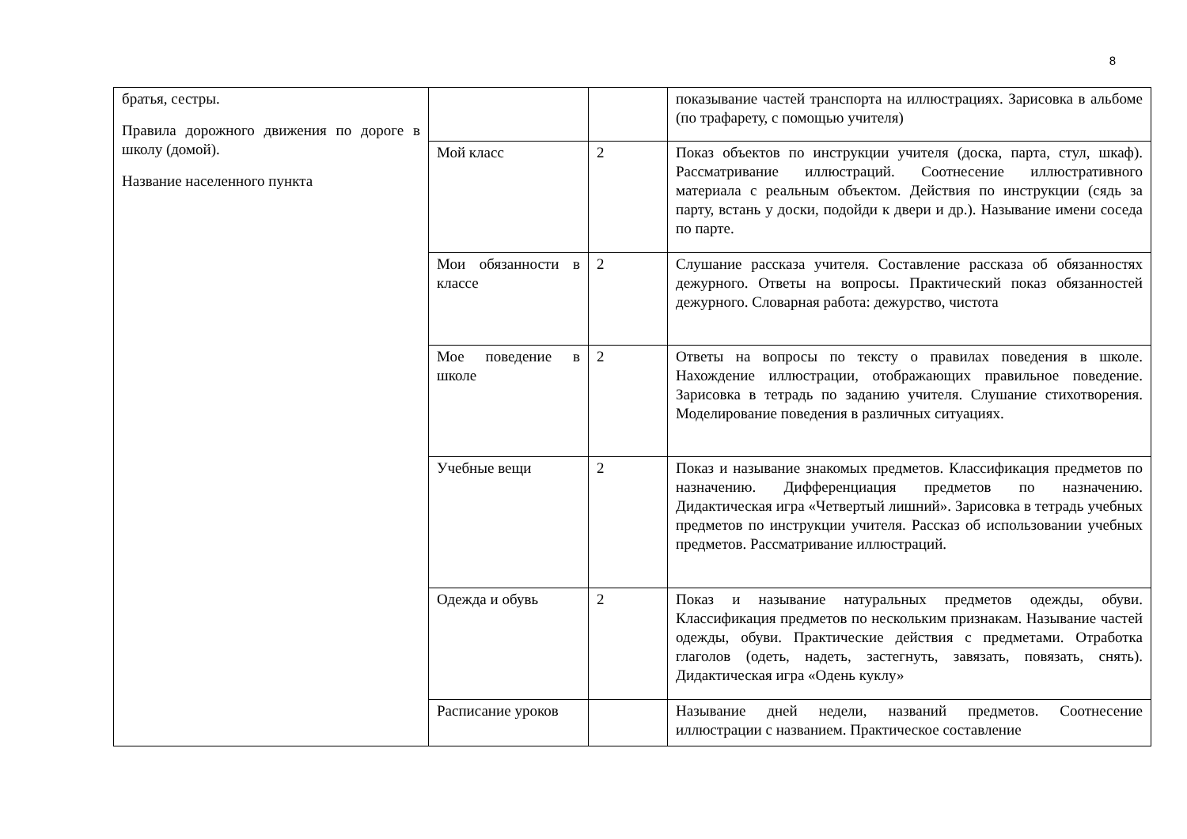8
| братья, сестры. Правила дорожного движения по дороге в школу (домой). Название населенного пункта | | | показывание частей транспорта на иллюстрациях. Зарисовка в альбоме (по трафарету, с помощью учителя) |
| | Мой класс | 2 | Показ объектов по инструкции учителя (доска, парта, стул, шкаф). Рассматривание иллюстраций. Соотнесение иллюстративного материала с реальным объектом. Действия по инструкции (сядь за парту, встань у доски, подойди к двери и др.). Называние имени соседа по парте. |
| | Мои обязанности в классе | 2 | Слушание рассказа учителя. Составление рассказа об обязанностях дежурного. Ответы на вопросы. Практический показ обязанностей дежурного. Словарная работа: дежурство, чистота |
| | Мое поведение в школе | 2 | Ответы на вопросы по тексту о правилах поведения в школе. Нахождение иллюстрации, отображающих правильное поведение. Зарисовка в тетрадь по заданию учителя. Слушание стихотворения. Моделирование поведения в различных ситуациях. |
| | Учебные вещи | 2 | Показ и называние знакомых предметов. Классификация предметов по назначению. Дифференциация предметов по назначению. Дидактическая игра «Четвертый лишний». Зарисовка в тетрадь учебных предметов по инструкции учителя. Рассказ об использовании учебных предметов. Рассматривание иллюстраций. |
| | Одежда и обувь | 2 | Показ и называние натуральных предметов одежды, обуви. Классификация предметов по нескольким признакам. Называние частей одежды, обуви. Практические действия с предметами. Отработка глаголов (одеть, надеть, застегнуть, завязать, повязать, снять). Дидактическая игра «Одень куклу» |
| | Расписание уроков | | Называние дней недели, названий предметов. Соотнесение иллюстрации с названием. Практическое составление |